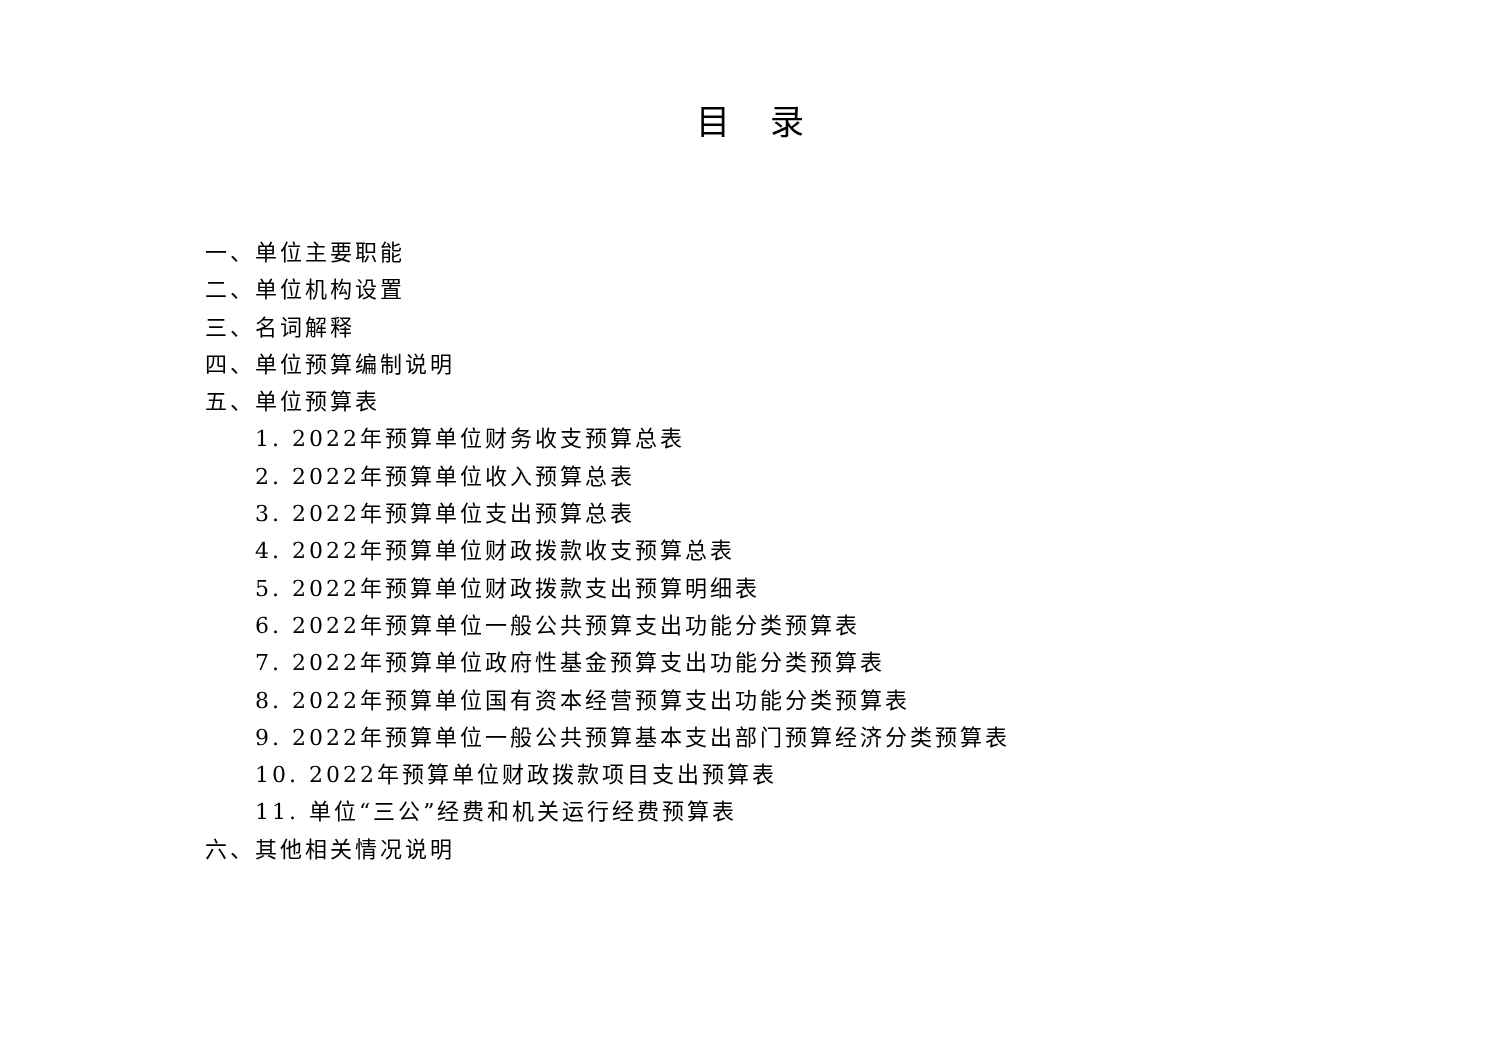目录
一、单位主要职能
二、单位机构设置
三、名词解释
四、单位预算编制说明
五、单位预算表
1. 2022年预算单位财务收支预算总表
2. 2022年预算单位收入预算总表
3. 2022年预算单位支出预算总表
4. 2022年预算单位财政拨款收支预算总表
5. 2022年预算单位财政拨款支出预算明细表
6. 2022年预算单位一般公共预算支出功能分类预算表
7. 2022年预算单位政府性基金预算支出功能分类预算表
8. 2022年预算单位国有资本经营预算支出功能分类预算表
9. 2022年预算单位一般公共预算基本支出部门预算经济分类预算表
10. 2022年预算单位财政拨款项目支出预算表
11. 单位“三公”经费和机关运行经费预算表
六、其他相关情况说明